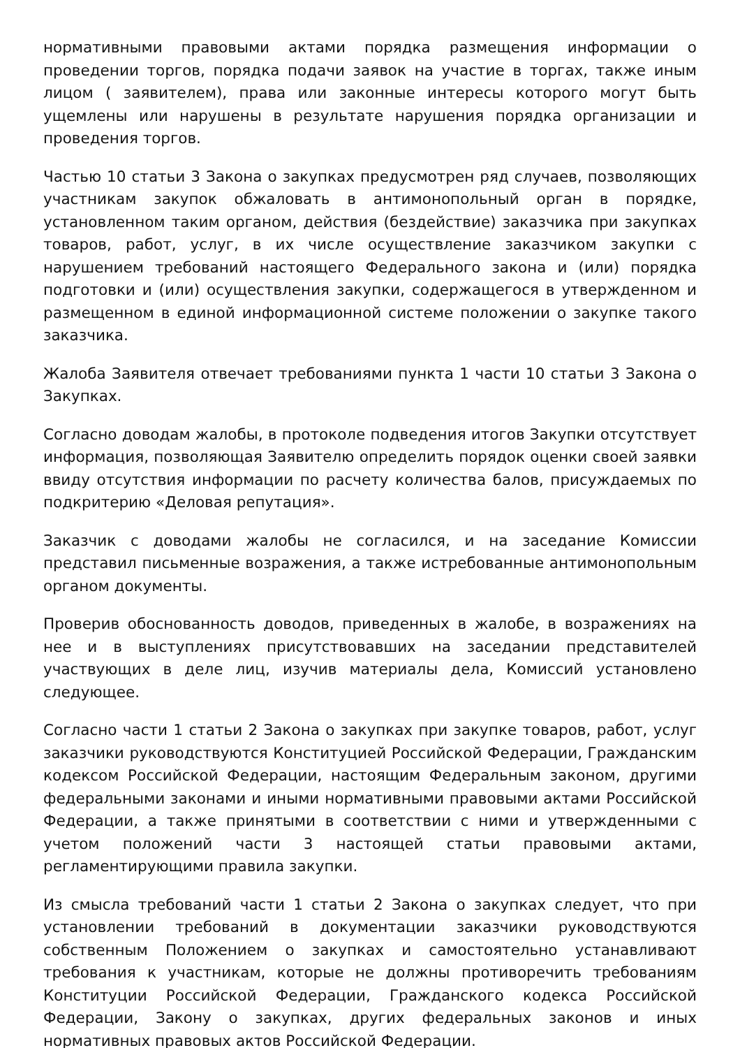нормативными правовыми актами порядка размещения информации о проведении торгов, порядка подачи заявок на участие в торгах, также иным лицом ( заявителем), права или законные интересы которого могут быть ущемлены или нарушены в результате нарушения порядка организации и проведения торгов.
Частью 10 статьи 3 Закона о закупках предусмотрен ряд случаев, позволяющих участникам закупок обжаловать в антимонопольный орган в порядке, установленном таким органом, действия (бездействие) заказчика при закупках товаров, работ, услуг, в их числе осуществление заказчиком закупки с нарушением требований настоящего Федерального закона и (или) порядка подготовки и (или) осуществления закупки, содержащегося в утвержденном и размещенном в единой информационной системе положении о закупке такого заказчика.
Жалоба Заявителя отвечает требованиями пункта 1 части 10 статьи 3 Закона о Закупках.
Согласно доводам жалобы, в протоколе подведения итогов Закупки отсутствует информация, позволяющая Заявителю определить порядок оценки своей заявки ввиду отсутствия информации по расчету количества балов, присуждаемых по подкритерию «Деловая репутация».
Заказчик с доводами жалобы не согласился, и на заседание Комиссии представил письменные возражения, а также истребованные антимонопольным органом документы.
Проверив обоснованность доводов, приведенных в жалобе, в возражениях на нее и в выступлениях присутствовавших на заседании представителей участвующих в деле лиц, изучив материалы дела, Комиссий установлено следующее.
Согласно части 1 статьи 2 Закона о закупках при закупке товаров, работ, услуг заказчики руководствуются Конституцией Российской Федерации, Гражданским кодексом Российской Федерации, настоящим Федеральным законом, другими федеральными законами и иными нормативными правовыми актами Российской Федерации, а также принятыми в соответствии с ними и утвержденными с учетом положений части 3 настоящей статьи правовыми актами, регламентирующими правила закупки.
Из смысла требований части 1 статьи 2 Закона о закупках следует, что при установлении требований в документации заказчики руководствуются собственным Положением о закупках и самостоятельно устанавливают требования к участникам, которые не должны противоречить требованиям Конституции Российской Федерации, Гражданского кодекса Российской Федерации, Закону о закупках, других федеральных законов и иных нормативных правовых актов Российской Федерации.